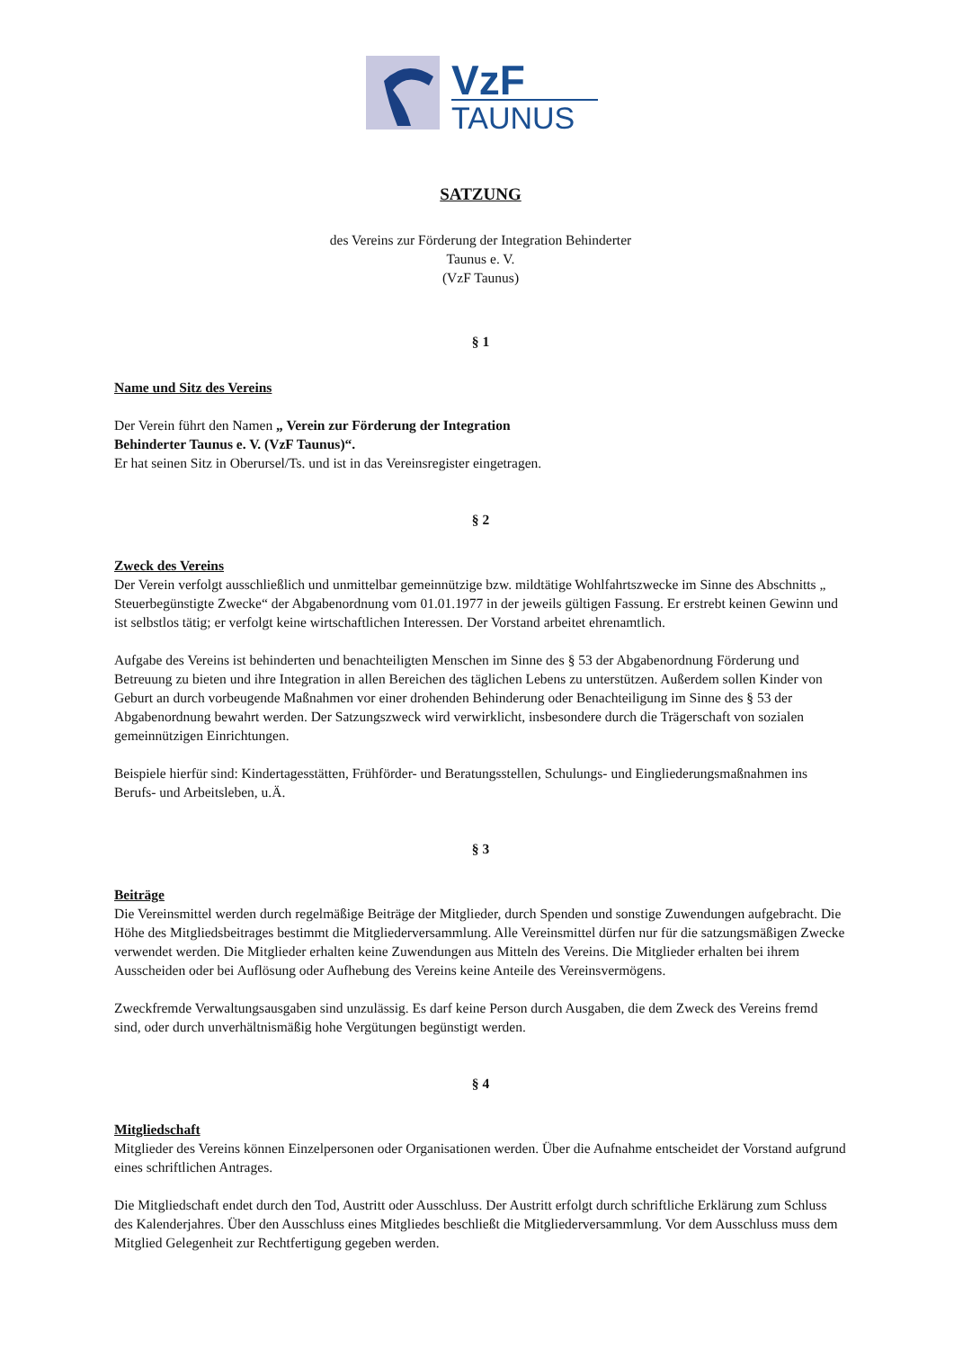VzF
TAUNUS
SATZUNG
des Vereins zur Förderung der Integration Behinderter
Taunus e. V.
(VzF Taunus)
§ 1
Name und Sitz des Vereins
Der Verein führt den Namen „ Verein zur Förderung der Integration
Behinderter Taunus e. V. (VzF Taunus)“.
Er hat seinen Sitz in Oberursel/Ts. und ist in das Vereinsregister eingetragen.
§ 2
Zweck des Vereins
Der Verein verfolgt ausschließlich und unmittelbar gemeinnützige bzw. mildtätige Wohlfahrtszwecke im Sinne des Abschnitts „ Steuerbegünstigte Zwecke“ der Abgabenordnung vom 01.01.1977 in der jeweils gültigen Fassung. Er erstrebt keinen Gewinn und ist selbstlos tätig; er verfolgt keine wirtschaftlichen Interessen. Der Vorstand arbeitet ehrenamtlich.
Aufgabe des Vereins ist behinderten und benachteiligten Menschen im Sinne des § 53 der Abgabenordnung Förderung und Betreuung zu bieten und ihre Integration in allen Bereichen des täglichen Lebens zu unterstützen. Außerdem sollen Kinder von Geburt an durch vorbeugende Maßnahmen vor einer drohenden Behinderung oder Benachteiligung im Sinne des § 53 der Abgabenordnung bewahrt werden. Der Satzungszweck wird verwirklicht, insbesondere durch die Trägerschaft von sozialen gemeinnützigen Einrichtungen.
Beispiele hierfür sind: Kindertagesstätten, Frühförder- und Beratungsstellen, Schulungs- und Eingliederungsmaßnahmen ins Berufs- und Arbeitsleben, u.Ä.
§ 3
Beiträge
Die Vereinsmittel werden durch regelmäßige Beiträge der Mitglieder, durch Spenden und sonstige Zuwendungen aufgebracht. Die Höhe des Mitgliedsbeitrages bestimmt die Mitgliederversammlung. Alle Vereinsmittel dürfen nur für die satzungsmäßigen Zwecke verwendet werden. Die Mitglieder erhalten keine Zuwendungen aus Mitteln des Vereins. Die Mitglieder erhalten bei ihrem Ausscheiden oder bei Auflösung oder Aufhebung des Vereins keine Anteile des Vereinsvermögens.
Zweckfremde Verwaltungsausgaben sind unzulässig. Es darf keine Person durch Ausgaben, die dem Zweck des Vereins fremd sind, oder durch unverhältnismäßig hohe Vergütungen begünstigt werden.
§ 4
Mitgliedschaft
Mitglieder des Vereins können Einzelpersonen oder Organisationen werden. Über die Aufnahme entscheidet der Vorstand aufgrund eines schriftlichen Antrages.
Die Mitgliedschaft endet durch den Tod, Austritt oder Ausschluss. Der Austritt erfolgt durch schriftliche Erklärung zum Schluss des Kalenderjahres. Über den Ausschluss eines Mitgliedes beschließt die Mitgliederversammlung. Vor dem Ausschluss muss dem Mitglied Gelegenheit zur Rechtfertigung gegeben werden.